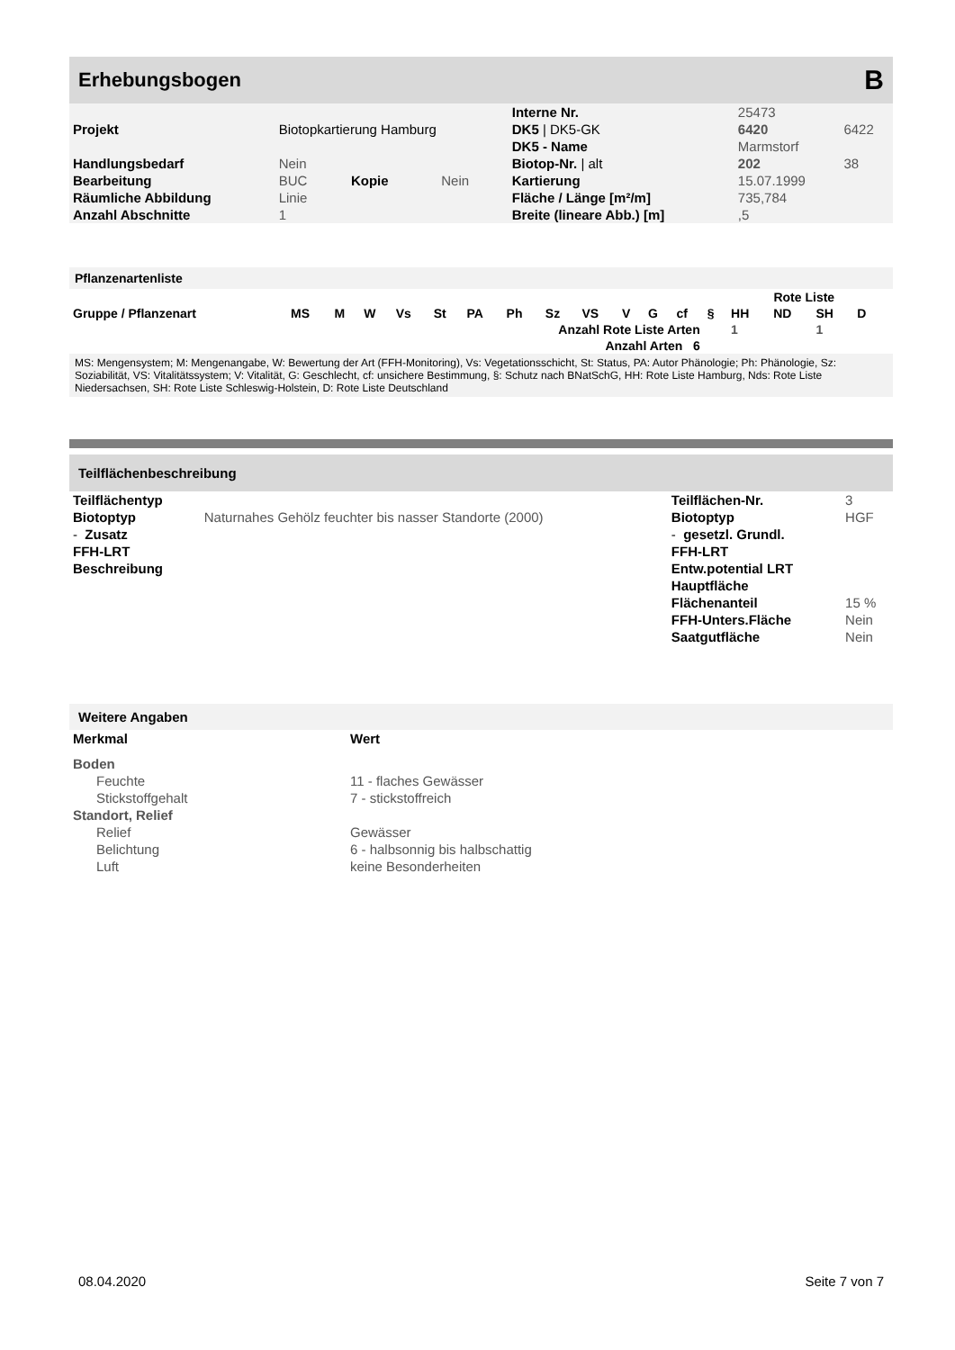Erhebungsbogen B
| | | | | Interne Nr. | 25473 | |
| Projekt | Biotopkartierung Hamburg | | | DK5 / DK5-GK | 6420 | 6422 |
| | | | | DK5 - Name | Marmstorf | |
| Handlungsbedarf | Nein | | | Biotop-Nr. / alt | 202 | 38 |
| Bearbeitung | BUC | Kopie | Nein | Kartierung | 15.07.1999 | |
| Räumliche Abbildung | Linie | | | Fläche / Länge [m²/m] | 735,784 | |
| Anzahl Abschnitte | 1 | | | Breite (lineare Abb.) [m] | ,5 | |
Pflanzenartenliste
| | | | | | | | | | | | | | | Rote Liste | | | | |
| --- | --- | --- | --- | --- | --- | --- | --- | --- | --- | --- | --- | --- | --- | --- | --- | --- | --- | --- |
| Gruppe / Pflanzenart | MS | M | W | Vs | St | PA | Ph | Sz | VS | V | G | cf | § | HH | ND | SH | D | |
| | Anzahl Rote Liste Arten | | | | | | | | | | | | | 1 | | 1 | | |
| | Anzahl Arten 6 | | | | | | | | | | | | | | | | | |
MS: Mengensystem; M: Mengenangabe, W: Bewertung der Art (FFH-Monitoring), Vs: Vegetationsschicht, St: Status, PA: Autor Phänologie; Ph: Phänologie, Sz: Soziabilität, VS: Vitalitätssystem; V: Vitalität, G: Geschlecht, cf: unsichere Bestimmung, §: Schutz nach BNatSchG, HH: Rote Liste Hamburg, Nds: Rote Liste Niedersachsen, SH: Rote Liste Schleswig-Holstein, D: Rote Liste Deutschland
Teilflächenbeschreibung
| Teilflächentyp | | Teilflächen-Nr. | 3 |
| Biotoptyp | Naturnahes Gehölz feuchter bis nasser Standorte (2000) | Biotoptyp | HGF |
| - Zusatz | | - gesetzl. Grundl. | |
| FFH-LRT | | FFH-LRT | |
| Beschreibung | | Entw.potential LRT | |
| | | Hauptfläche | |
| | | Flächenanteil | 15 % |
| | | FFH-Unters.Fläche | Nein |
| | | Saatgutfläche | Nein |
Weitere Angaben
| Merkmal | Wert |
| --- | --- |
| Boden | |
| Feuchte | 11 - flaches Gewässer |
| Stickstoffgehalt | 7 - stickstoffreich |
| Standort, Relief | |
| Relief | Gewässer |
| Belichtung | 6 - halbsonnig bis halbschattig |
| Luft | keine Besonderheiten |
08.04.2020 Seite 7 von 7